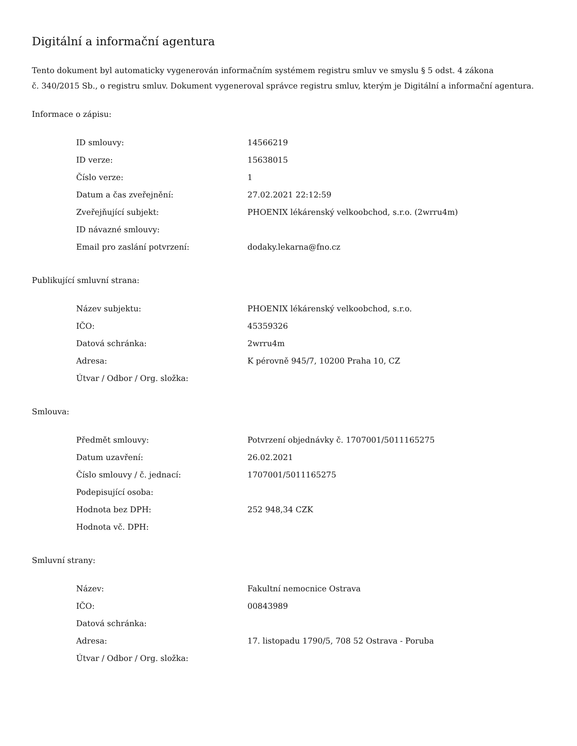Digitální a informační agentura
Tento dokument byl automaticky vygenerován informačním systémem registru smluv ve smyslu § 5 odst. 4 zákona
č. 340/2015 Sb., o registru smluv. Dokument vygeneroval správce registru smluv, kterým je Digitální a informační agentura.
Informace o zápisu:
| ID smlouvy: | 14566219 |
| ID verze: | 15638015 |
| Číslo verze: | 1 |
| Datum a čas zveřejnění: | 27.02.2021 22:12:59 |
| Zveřejňující subjekt: | PHOENIX lékárenský velkoobchod, s.r.o. (2wrru4m) |
| ID návazné smlouvy: | |
| Email pro zaslání potvrzení: | dodaky.lekarna@fno.cz |
Publikující smluvní strana:
| Název subjektu: | PHOENIX lékárenský velkoobchod, s.r.o. |
| IČO: | 45359326 |
| Datová schránka: | 2wrru4m |
| Adresa: | K pérovně 945/7, 10200 Praha 10, CZ |
| Útvar / Odbor / Org. složka: | |
Smlouva:
| Předmět smlouvy: | Potvrzení objednávky č. 1707001/5011165275 |
| Datum uzavření: | 26.02.2021 |
| Číslo smlouvy / č. jednací: | 1707001/5011165275 |
| Podepisující osoba: | |
| Hodnota bez DPH: | 252 948,34 CZK |
| Hodnota vč. DPH: | |
Smluvní strany:
| Název: | Fakultní nemocnice Ostrava |
| IČO: | 00843989 |
| Datová schránka: | |
| Adresa: | 17. listopadu 1790/5, 708 52 Ostrava - Poruba |
| Útvar / Odbor / Org. složka: | |